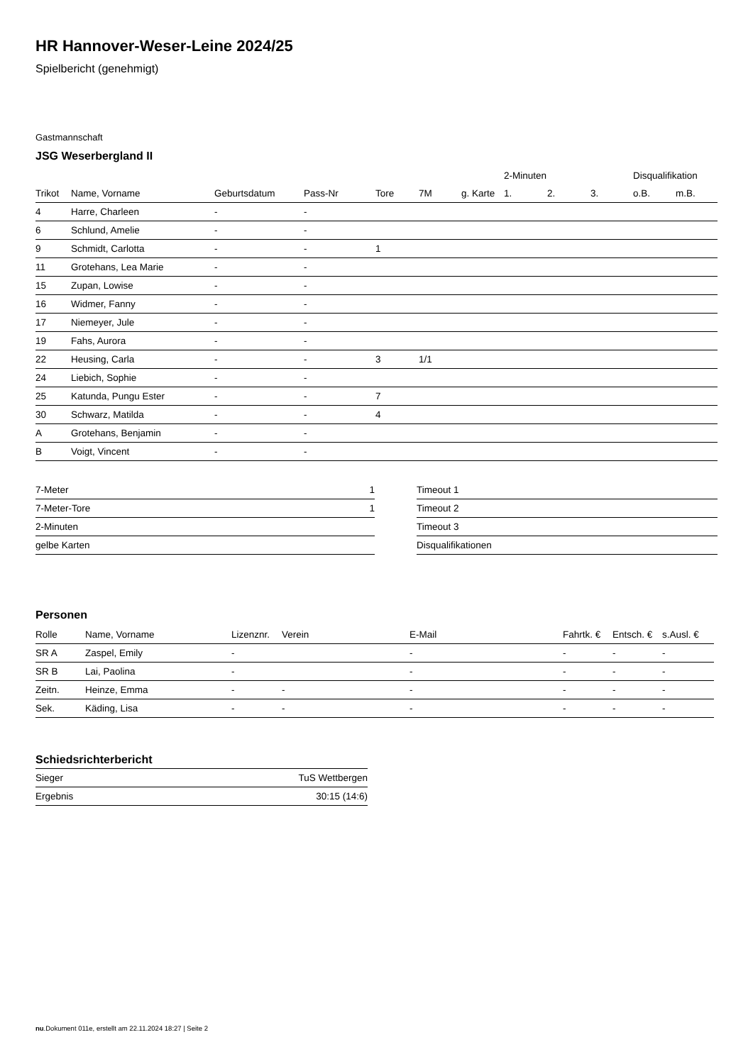HR Hannover-Weser-Leine 2024/25
Spielbericht (genehmigt)
Gastmannschaft
JSG Weserbergland II
| | | | | | | | 2-Minuten | | | Disqualifikation | |
| --- | --- | --- | --- | --- | --- | --- | --- | --- | --- | --- | --- |
| Trikot | Name, Vorname | Geburtsdatum | Pass-Nr | Tore | 7M | g. Karte | 1. | 2. | 3. | o.B. | m.B. |
| 4 | Harre, Charleen | - | - | | | | | | | | |
| 6 | Schlund, Amelie | - | - | | | | | | | | |
| 9 | Schmidt, Carlotta | - | - | 1 | | | | | | | |
| 11 | Grotehans, Lea Marie | - | - | | | | | | | | |
| 15 | Zupan, Lowise | - | - | | | | | | | | |
| 16 | Widmer, Fanny | - | - | | | | | | | | |
| 17 | Niemeyer, Jule | - | - | | | | | | | | |
| 19 | Fahs, Aurora | - | - | | | | | | | | |
| 22 | Heusing, Carla | - | - | 3 | 1/1 | | | | | | |
| 24 | Liebich, Sophie | - | - | | | | | | | | |
| 25 | Katunda, Pungu Ester | - | - | 7 | | | | | | | |
| 30 | Schwarz, Matilda | - | - | 4 | | | | | | | |
| A | Grotehans, Benjamin | - | - | | | | | | | | |
| B | Voigt, Vincent | - | - | | | | | | | | |
| 7-Meter | 1 |
| 7-Meter-Tore | 1 |
| 2-Minuten | |
| gelbe Karten | |
| Timeout 1 |
| Timeout 2 |
| Timeout 3 |
| Disqualifikationen |
Personen
| Rolle | Name, Vorname | Lizenznr. | Verein | E-Mail | Fahrtk. € | Entsch. € | s.Ausl. € |
| --- | --- | --- | --- | --- | --- | --- | --- |
| SR A | Zaspel, Emily | - | | - | - | - | - |
| SR B | Lai, Paolina | - | | - | - | - | - |
| Zeitn. | Heinze, Emma | - | - | - | - | - | - |
| Sek. | Käding, Lisa | - | - | - | - | - | - |
Schiedsrichterbericht
| Sieger | TuS Wettbergen |
| Ergebnis | 30:15 (14:6) |
nu.Dokument 011e, erstellt am 22.11.2024 18:27 | Seite 2